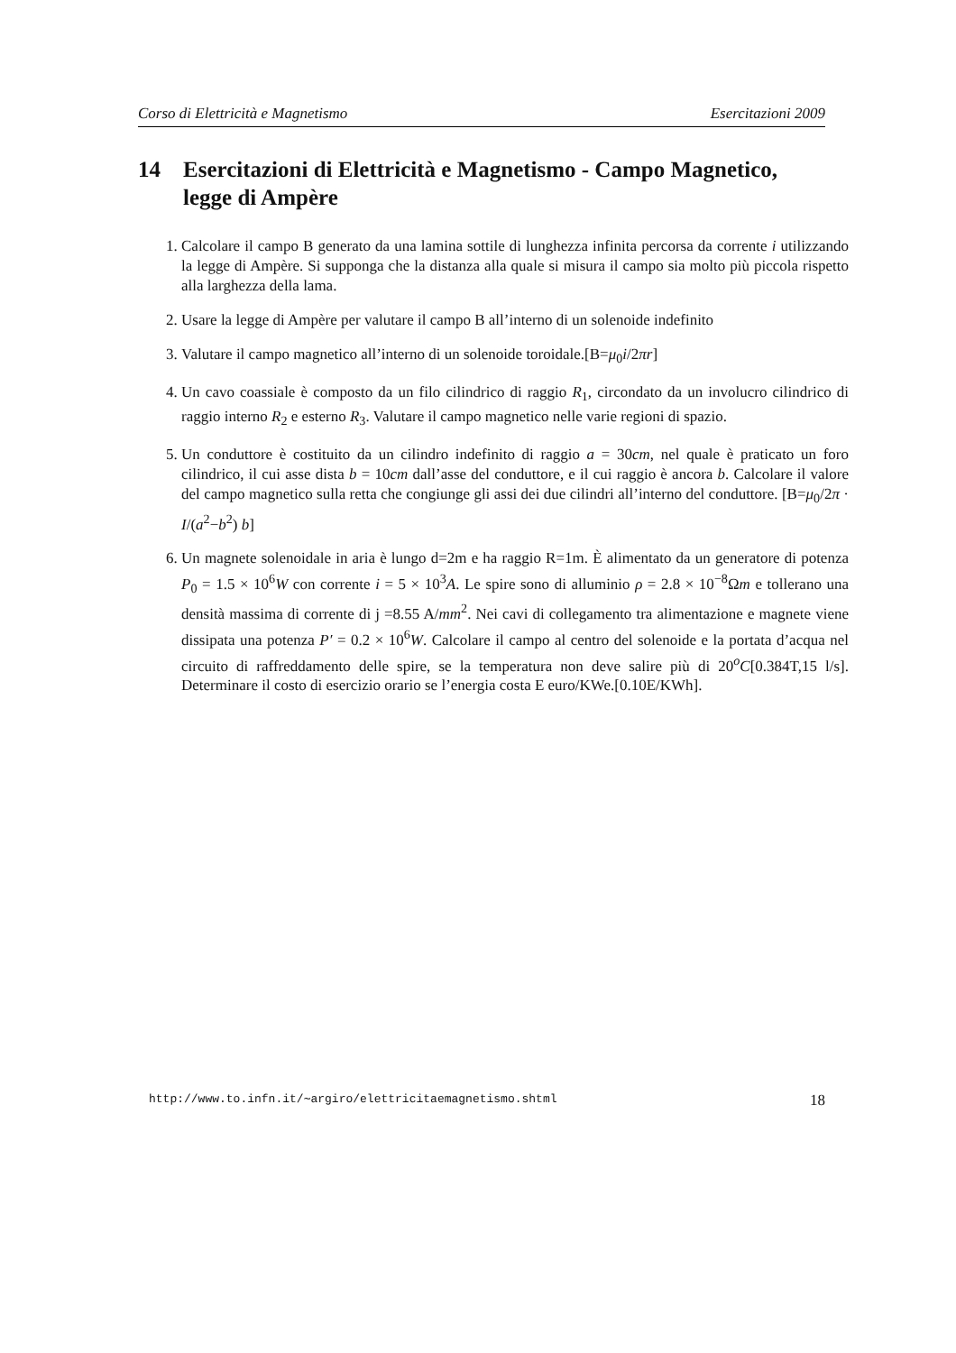Corso di Elettricità e Magnetismo Esercitazioni 2009
14 Esercitazioni di Elettricità e Magnetismo - Campo Magnetico, legge di Ampère
1. Calcolare il campo B generato da una lamina sottile di lunghezza infinita percorsa da corrente i utilizzando la legge di Ampère. Si supponga che la distanza alla quale si misura il campo sia molto più piccola rispetto alla larghezza della lama.
2. Usare la legge di Ampère per valutare il campo B all’interno di un solenoide indefinito
3. Valutare il campo magnetico all’interno di un solenoide toroidale.[B=μ<sub>0</sub>i/2πr]
4. Un cavo coassiale è composto da un filo cilindrico di raggio R<sub>1</sub>, circondato da un involucro cilindrico di raggio interno R<sub>2</sub> e esterno R<sub>3</sub>. Valutare il campo magnetico nelle varie regioni di spazio.
5. Un conduttore è costituito da un cilindro indefinito di raggio a = 30cm, nel quale è praticato un foro cilindrico, il cui asse dista b = 10cm dall’asse del conduttore, e il cui raggio è ancora b. Calcolare il valore del campo magnetico sulla retta che congiunge gli assi dei due cilindri all’interno del conduttore. [B=μ<sub>0</sub>/2π · I/(a<sup>2</sup>−b<sup>2</sup>) b]
6. Un magnete solenoidale in aria è lungo d=2m e ha raggio R=1m. È alimentato da un generatore di potenza P<sub>0</sub> = 1.5 × 10<sup>6</sup>W con corrente i = 5 × 10<sup>3</sup>A. Le spire sono di alluminio ρ = 2.8 × 10<sup>−8</sup>Ωm e tollerano una densità massima di corrente di j =8.55 A/mm<sup>2</sup>. Nei cavi di collegamento tra alimentazione e magnete viene dissipata una potenza P′ = 0.2 × 10<sup>6</sup>W. Calcolare il campo al centro del solenoide e la portata d’acqua nel circuito di raffreddamento delle spire, se la temperatura non deve salire più di 20<sup>o</sup>C[0.384T,15 l/s]. Determinare il costo di esercizio orario se l’energia costa E euro/KWe.[0.10E/KWh].
http://www.to.infn.it/∼argiro/elettricitaemagnetismo.shtml 18